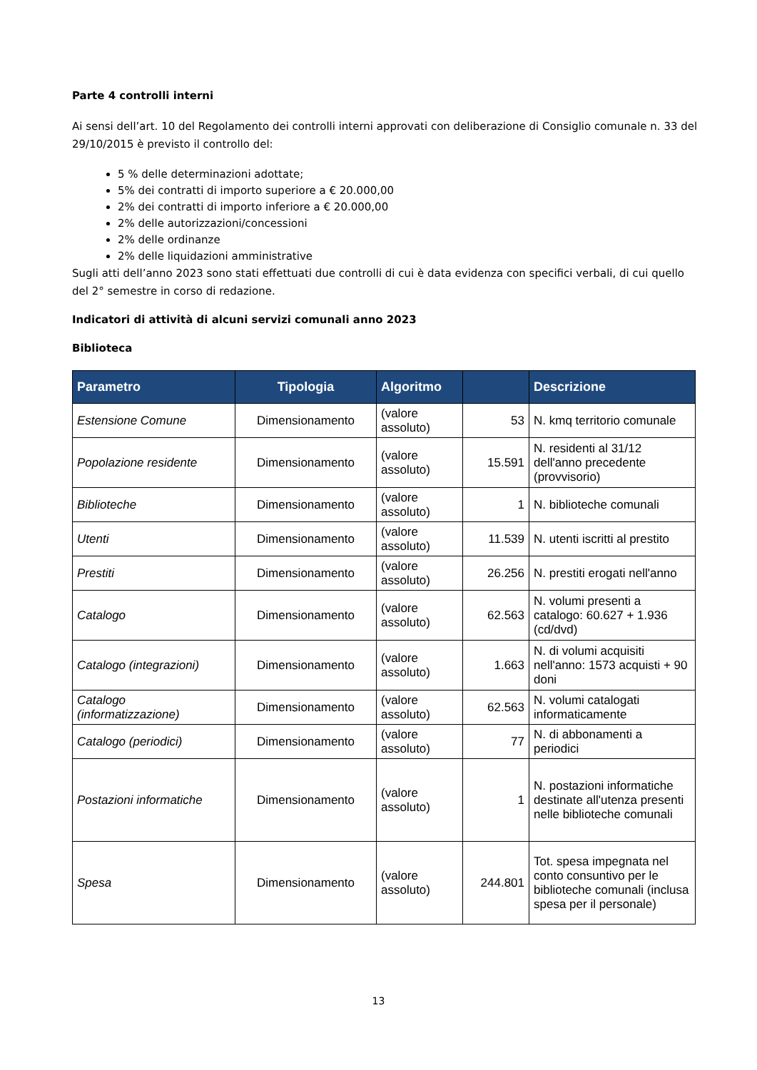Parte 4 controlli interni
Ai sensi dell’art. 10 del Regolamento dei controlli interni approvati con deliberazione di Consiglio comunale n. 33 del 29/10/2015 è previsto il controllo del:
5 % delle determinazioni adottate;
5% dei contratti di importo superiore a € 20.000,00
2% dei contratti di importo inferiore a € 20.000,00
2% delle autorizzazioni/concessioni
2% delle ordinanze
2% delle liquidazioni amministrative
Sugli atti dell’anno 2023 sono stati effettuati due controlli di cui è data evidenza con specifici verbali, di cui quello del 2° semestre in corso di redazione.
Indicatori di attività di alcuni servizi comunali anno 2023
Biblioteca
| Parametro | Tipologia | Algoritmo | | Descrizione |
| --- | --- | --- | --- | --- |
| Estensione Comune | Dimensionamento | (valore assoluto) | 53 | N. kmq territorio comunale |
| Popolazione residente | Dimensionamento | (valore assoluto) | 15.591 | N. residenti al 31/12 dell'anno precedente (provvisorio) |
| Biblioteche | Dimensionamento | (valore assoluto) | 1 | N. biblioteche comunali |
| Utenti | Dimensionamento | (valore assoluto) | 11.539 | N. utenti iscritti al prestito |
| Prestiti | Dimensionamento | (valore assoluto) | 26.256 | N. prestiti erogati nell'anno |
| Catalogo | Dimensionamento | (valore assoluto) | 62.563 | N. volumi presenti a catalogo: 60.627 + 1.936 (cd/dvd) |
| Catalogo (integrazioni) | Dimensionamento | (valore assoluto) | 1.663 | N. di volumi acquisiti nell'anno: 1573 acquisti + 90 doni |
| Catalogo (informatizzazione) | Dimensionamento | (valore assoluto) | 62.563 | N. volumi catalogati informaticamente |
| Catalogo (periodici) | Dimensionamento | (valore assoluto) | 77 | N. di abbonamenti a periodici |
| Postazioni informatiche | Dimensionamento | (valore assoluto) | 1 | N. postazioni informatiche destinate all'utenza presenti nelle biblioteche comunali |
| Spesa | Dimensionamento | (valore assoluto) | 244.801 | Tot. spesa impegnata nel conto consuntivo per le biblioteche comunali (inclusa spesa per il personale) |
13